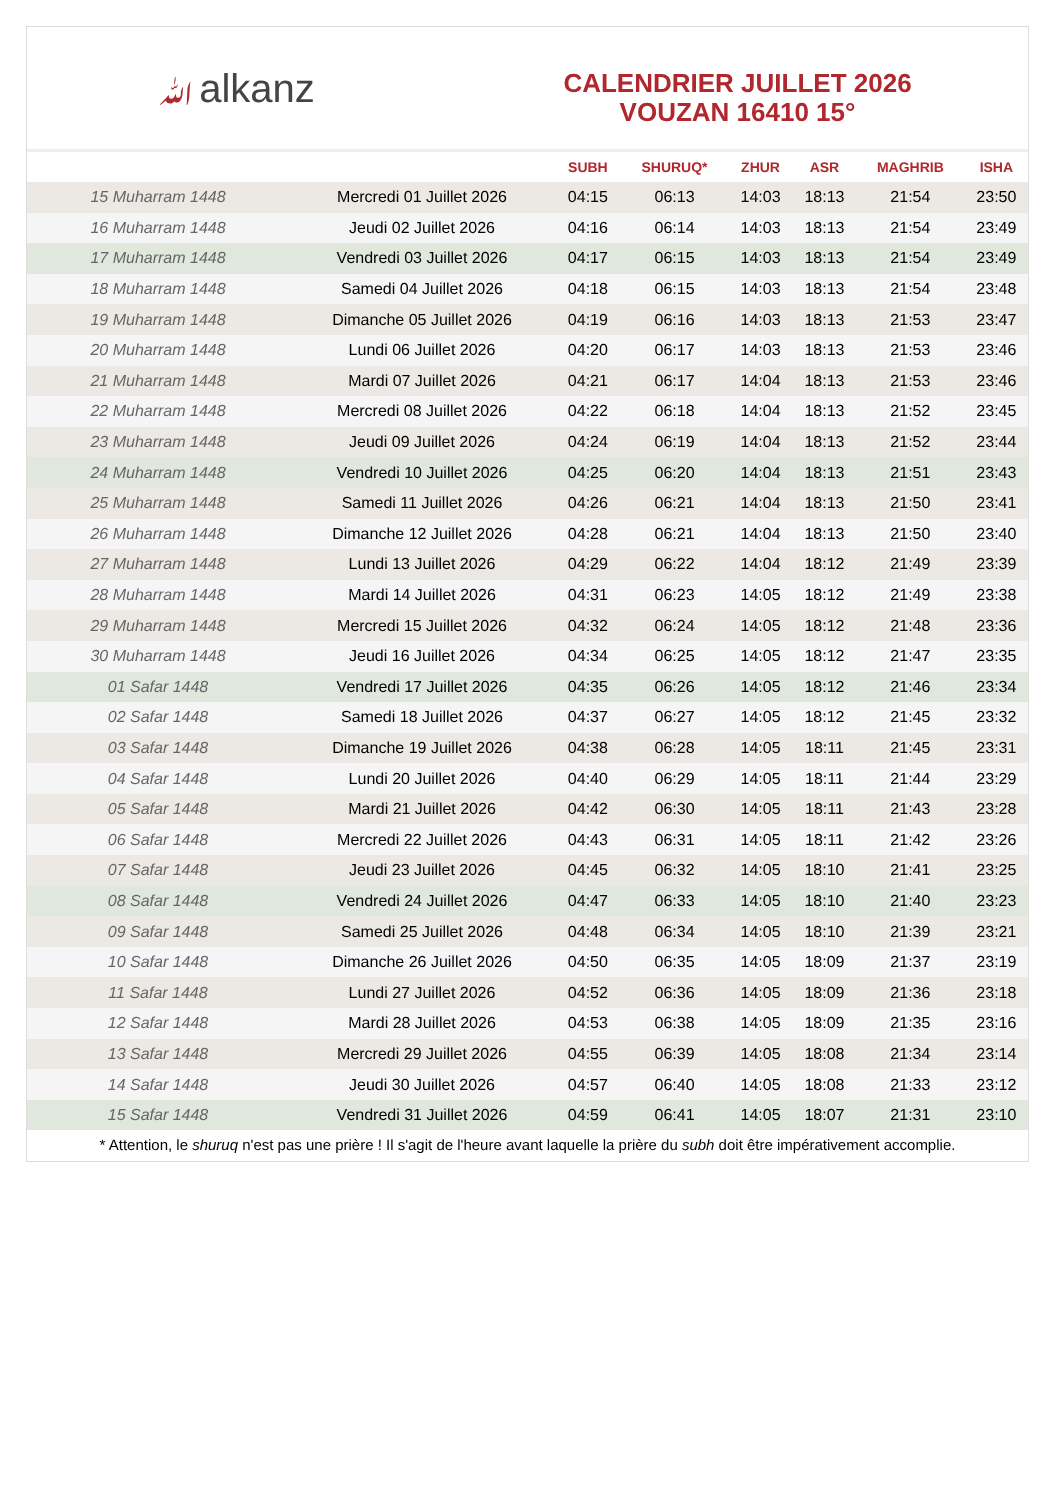ﷲalkanz
CALENDRIER JUILLET 2026
VOUZAN 16410 15°
| | | SUBH | SHURUQ* | ZHUR | ASR | MAGHRIB | ISHA |
| --- | --- | --- | --- | --- | --- | --- | --- |
| 15 Muharram 1448 | Mercredi 01 Juillet 2026 | 04:15 | 06:13 | 14:03 | 18:13 | 21:54 | 23:50 |
| 16 Muharram 1448 | Jeudi 02 Juillet 2026 | 04:16 | 06:14 | 14:03 | 18:13 | 21:54 | 23:49 |
| 17 Muharram 1448 | Vendredi 03 Juillet 2026 | 04:17 | 06:15 | 14:03 | 18:13 | 21:54 | 23:49 |
| 18 Muharram 1448 | Samedi 04 Juillet 2026 | 04:18 | 06:15 | 14:03 | 18:13 | 21:54 | 23:48 |
| 19 Muharram 1448 | Dimanche 05 Juillet 2026 | 04:19 | 06:16 | 14:03 | 18:13 | 21:53 | 23:47 |
| 20 Muharram 1448 | Lundi 06 Juillet 2026 | 04:20 | 06:17 | 14:03 | 18:13 | 21:53 | 23:46 |
| 21 Muharram 1448 | Mardi 07 Juillet 2026 | 04:21 | 06:17 | 14:04 | 18:13 | 21:53 | 23:46 |
| 22 Muharram 1448 | Mercredi 08 Juillet 2026 | 04:22 | 06:18 | 14:04 | 18:13 | 21:52 | 23:45 |
| 23 Muharram 1448 | Jeudi 09 Juillet 2026 | 04:24 | 06:19 | 14:04 | 18:13 | 21:52 | 23:44 |
| 24 Muharram 1448 | Vendredi 10 Juillet 2026 | 04:25 | 06:20 | 14:04 | 18:13 | 21:51 | 23:43 |
| 25 Muharram 1448 | Samedi 11 Juillet 2026 | 04:26 | 06:21 | 14:04 | 18:13 | 21:50 | 23:41 |
| 26 Muharram 1448 | Dimanche 12 Juillet 2026 | 04:28 | 06:21 | 14:04 | 18:13 | 21:50 | 23:40 |
| 27 Muharram 1448 | Lundi 13 Juillet 2026 | 04:29 | 06:22 | 14:04 | 18:12 | 21:49 | 23:39 |
| 28 Muharram 1448 | Mardi 14 Juillet 2026 | 04:31 | 06:23 | 14:05 | 18:12 | 21:49 | 23:38 |
| 29 Muharram 1448 | Mercredi 15 Juillet 2026 | 04:32 | 06:24 | 14:05 | 18:12 | 21:48 | 23:36 |
| 30 Muharram 1448 | Jeudi 16 Juillet 2026 | 04:34 | 06:25 | 14:05 | 18:12 | 21:47 | 23:35 |
| 01 Safar 1448 | Vendredi 17 Juillet 2026 | 04:35 | 06:26 | 14:05 | 18:12 | 21:46 | 23:34 |
| 02 Safar 1448 | Samedi 18 Juillet 2026 | 04:37 | 06:27 | 14:05 | 18:12 | 21:45 | 23:32 |
| 03 Safar 1448 | Dimanche 19 Juillet 2026 | 04:38 | 06:28 | 14:05 | 18:11 | 21:45 | 23:31 |
| 04 Safar 1448 | Lundi 20 Juillet 2026 | 04:40 | 06:29 | 14:05 | 18:11 | 21:44 | 23:29 |
| 05 Safar 1448 | Mardi 21 Juillet 2026 | 04:42 | 06:30 | 14:05 | 18:11 | 21:43 | 23:28 |
| 06 Safar 1448 | Mercredi 22 Juillet 2026 | 04:43 | 06:31 | 14:05 | 18:11 | 21:42 | 23:26 |
| 07 Safar 1448 | Jeudi 23 Juillet 2026 | 04:45 | 06:32 | 14:05 | 18:10 | 21:41 | 23:25 |
| 08 Safar 1448 | Vendredi 24 Juillet 2026 | 04:47 | 06:33 | 14:05 | 18:10 | 21:40 | 23:23 |
| 09 Safar 1448 | Samedi 25 Juillet 2026 | 04:48 | 06:34 | 14:05 | 18:10 | 21:39 | 23:21 |
| 10 Safar 1448 | Dimanche 26 Juillet 2026 | 04:50 | 06:35 | 14:05 | 18:09 | 21:37 | 23:19 |
| 11 Safar 1448 | Lundi 27 Juillet 2026 | 04:52 | 06:36 | 14:05 | 18:09 | 21:36 | 23:18 |
| 12 Safar 1448 | Mardi 28 Juillet 2026 | 04:53 | 06:38 | 14:05 | 18:09 | 21:35 | 23:16 |
| 13 Safar 1448 | Mercredi 29 Juillet 2026 | 04:55 | 06:39 | 14:05 | 18:08 | 21:34 | 23:14 |
| 14 Safar 1448 | Jeudi 30 Juillet 2026 | 04:57 | 06:40 | 14:05 | 18:08 | 21:33 | 23:12 |
| 15 Safar 1448 | Vendredi 31 Juillet 2026 | 04:59 | 06:41 | 14:05 | 18:07 | 21:31 | 23:10 |
* Attention, le shuruq n'est pas une prière ! Il s'agit de l'heure avant laquelle la prière du subh doit être impérativement accomplie.